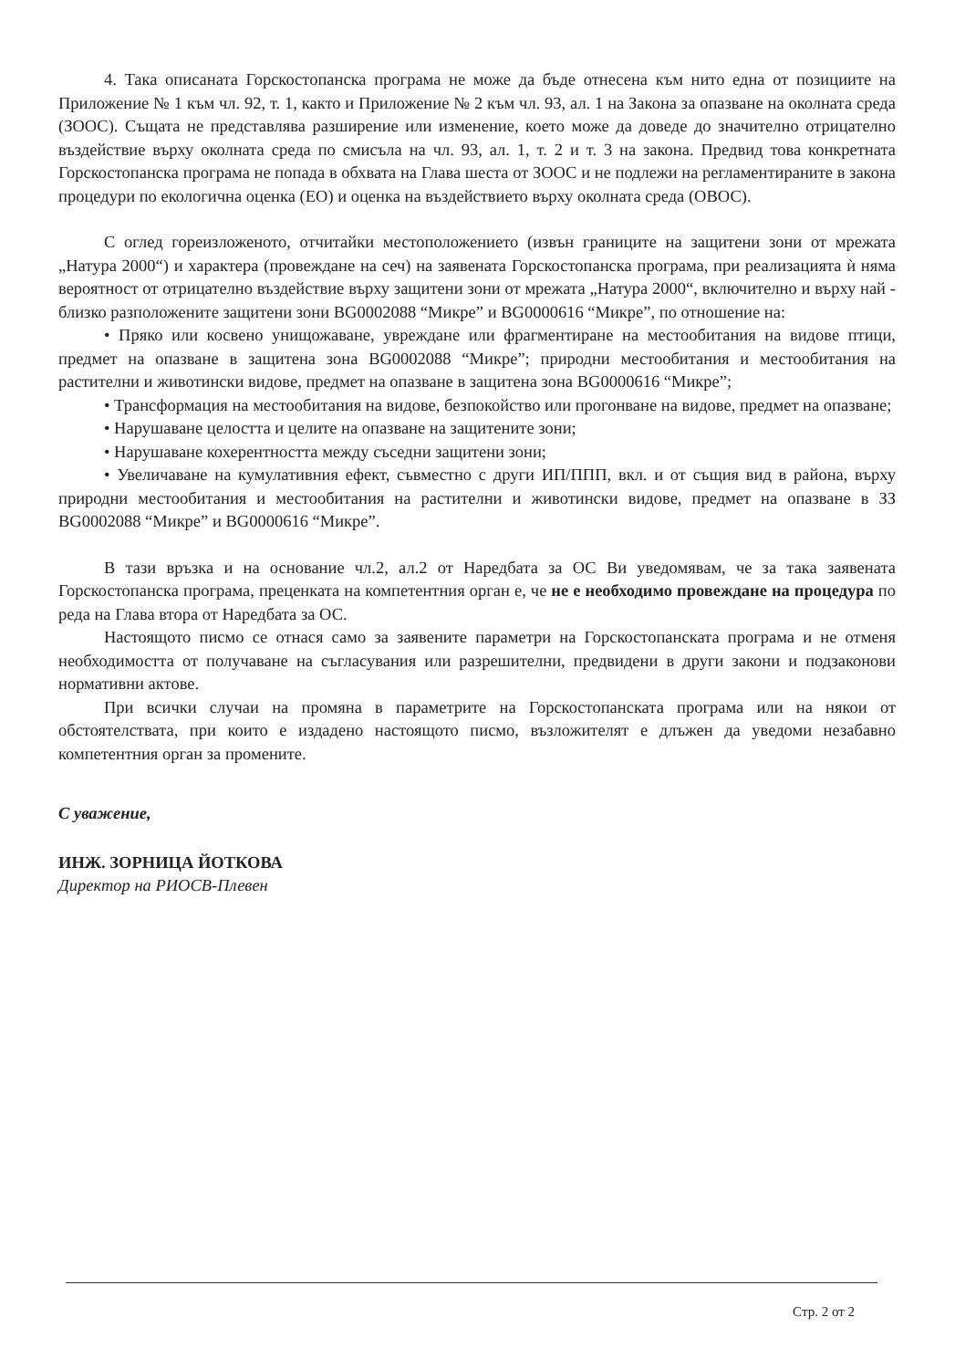4. Така описаната Горскостопанска програма не може да бъде отнесена към нито една от позициите на Приложение № 1 към чл. 92, т. 1, както и Приложение № 2 към чл. 93, ал. 1 на Закона за опазване на околната среда (ЗООС). Същата не представлява разширение или изменение, което може да доведе до значително отрицателно въздействие върху околната среда по смисъла на чл. 93, ал. 1, т. 2 и т. 3 на закона. Предвид това конкретната Горскостопанска програма не попада в обхвата на Глава шеста от ЗООС и не подлежи на регламентираните в закона процедури по екологична оценка (ЕО) и оценка на въздействието върху околната среда (ОВОС).
С оглед гореизложеното, отчитайки местоположението (извън границите на защитени зони от мрежата „Натура 2000“) и характера (провеждане на сеч) на заявената Горскостопанска програма, при реализацията ѝ няма вероятност от отрицателно въздействие върху защитени зони от мрежата „Натура 2000“, включително и върху най - близко разположените защитени зони BG0002088 “Микре” и BG0000616 “Микре”, по отношение на:
• Пряко или косвено унищожаване, увреждане или фрагментиране на местообитания на видове птици, предмет на опазване в защитена зона BG0002088 “Микре”; природни местообитания и местообитания на растителни и животински видове, предмет на опазване в защитена зона BG0000616 “Микре”;
• Трансформация на местообитания на видове, безпокойство или прогонване на видове, предмет на опазване;
• Нарушаване целостта и целите на опазване на защитените зони;
• Нарушаване кохерентността между съседни защитени зони;
• Увеличаване на кумулативния ефект, съвместно с други ИП/ППП, вкл. и от същия вид в района, върху природни местообитания и местообитания на растителни и животински видове, предмет на опазване в ЗЗ BG0002088 “Микре” и BG0000616 “Микре”.
В тази връзка и на основание чл.2, ал.2 от Наредбата за ОС Ви уведомявам, че за така заявената Горскостопанска програма, преценката на компетентния орган е, че не е необходимо провеждане на процедура по реда на Глава втора от Наредбата за ОС.
Настоящото писмо се отнася само за заявените параметри на Горскостопанската програма и не отменя необходимостта от получаване на съгласувания или разрешителни, предвидени в други закони и подзаконови нормативни актове.
При всички случаи на промяна в параметрите на Горскостопанската програма или на някои от обстоятелствата, при които е издадено настоящото писмо, възложителят е длъжен да уведоми незабавно компетентния орган за промените.
С уважение,
ИНЖ. ЗОРНИЦА ЙОТКОВА
Директор на РИОСВ-Плевен
Стр. 2 от 2